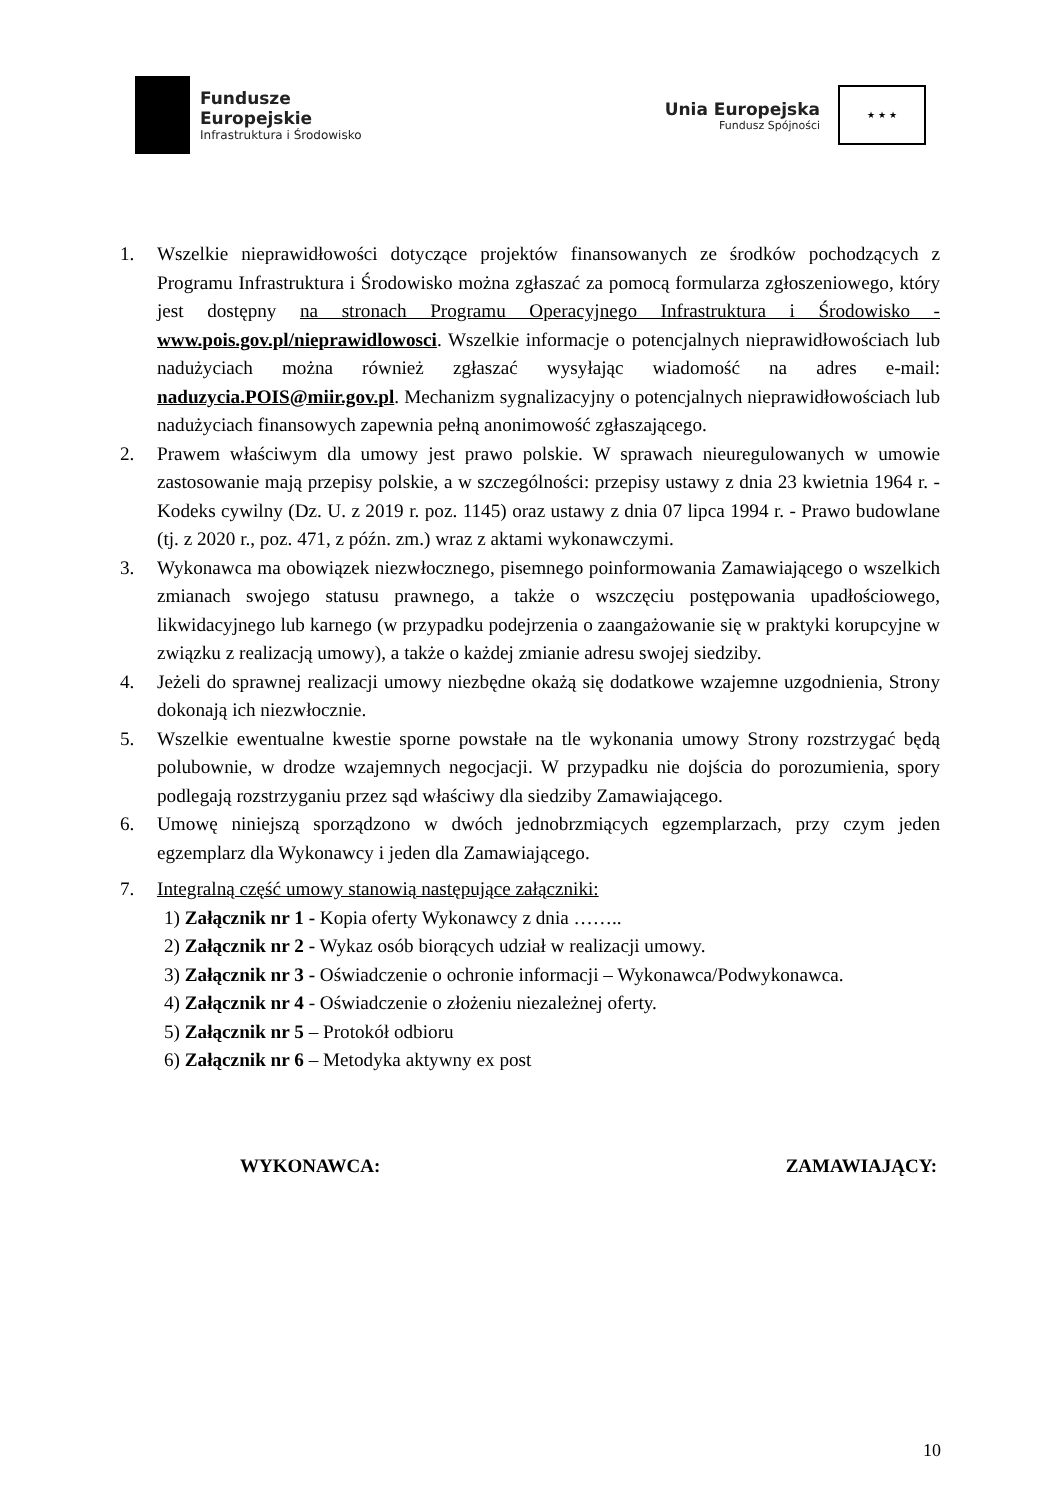Fundusze
Europejskie
Infrastruktura i Środowisko
Unia Europejska
Fundusz Spójności
★ ★ ★
1. Wszelkie nieprawidłowości dotyczące projektów finansowanych ze środków pochodzących z Programu Infrastruktura i Środowisko można zgłaszać za pomocą formularza zgłoszeniowego, który jest dostępny na stronach Programu Operacyjnego Infrastruktura i Środowisko - www.pois.gov.pl/nieprawidlowosci. Wszelkie informacje o potencjalnych nieprawidłowościach lub nadużyciach można również zgłaszać wysyłając wiadomość na adres e-mail: naduzycia.POIS@miir.gov.pl. Mechanizm sygnalizacyjny o potencjalnych nieprawidłowościach lub nadużyciach finansowych zapewnia pełną anonimowość zgłaszającego.
2. Prawem właściwym dla umowy jest prawo polskie. W sprawach nieuregulowanych w umowie zastosowanie mają przepisy polskie, a w szczególności: przepisy ustawy z dnia 23 kwietnia 1964 r. - Kodeks cywilny (Dz. U. z 2019 r. poz. 1145) oraz ustawy z dnia 07 lipca 1994 r. - Prawo budowlane (tj. z 2020 r., poz. 471, z późn. zm.) wraz z aktami wykonawczymi.
3. Wykonawca ma obowiązek niezwłocznego, pisemnego poinformowania Zamawiającego o wszelkich zmianach swojego statusu prawnego, a także o wszczęciu postępowania upadłościowego, likwidacyjnego lub karnego (w przypadku podejrzenia o zaangażowanie się w praktyki korupcyjne w związku z realizacją umowy), a także o każdej zmianie adresu swojej siedziby.
4. Jeżeli do sprawnej realizacji umowy niezbędne okażą się dodatkowe wzajemne uzgodnienia, Strony dokonają ich niezwłocznie.
5. Wszelkie ewentualne kwestie sporne powstałe na tle wykonania umowy Strony rozstrzygać będą polubownie, w drodze wzajemnych negocjacji. W przypadku nie dojścia do porozumienia, spory podlegają rozstrzyganiu przez sąd właściwy dla siedziby Zamawiającego.
6. Umowę niniejszą sporządzono w dwóch jednobrzmiących egzemplarzach, przy czym jeden egzemplarz dla Wykonawcy i jeden dla Zamawiającego.
7. Integralną część umowy stanowią następujące załączniki:
1) Załącznik nr 1 - Kopia oferty Wykonawcy z dnia ……..
2) Załącznik nr 2 - Wykaz osób biorących udział w realizacji umowy.
3) Załącznik nr 3 - Oświadczenie o ochronie informacji – Wykonawca/Podwykonawca.
4) Załącznik nr 4 - Oświadczenie o złożeniu niezależnej oferty.
5) Załącznik nr 5 – Protokół odbioru
6) Załącznik nr 6 – Metodyka aktywny ex post
WYKONAWCA: ZAMAWIAJĄCY:
10